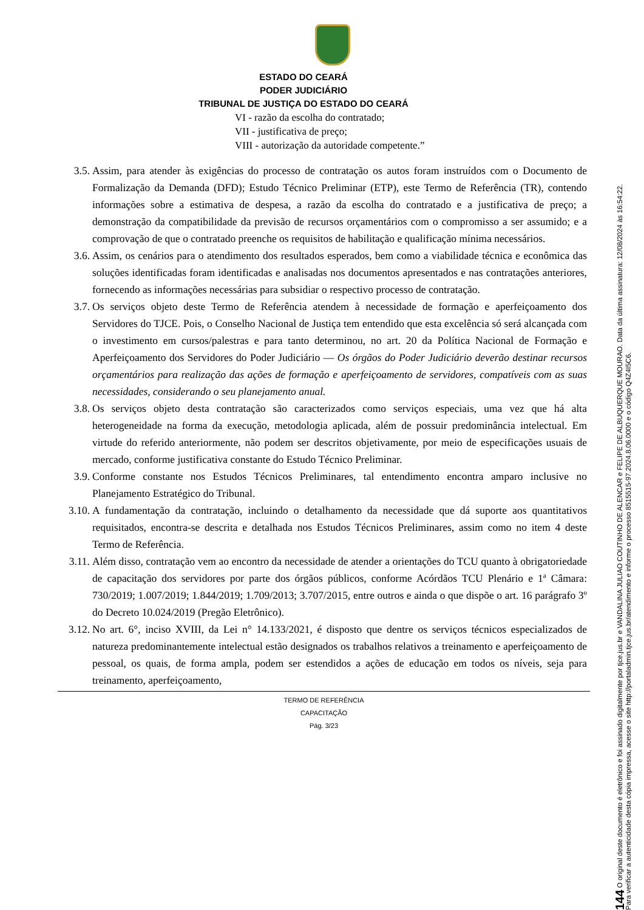ESTADO DO CEARÁ
PODER JUDICIÁRIO
TRIBUNAL DE JUSTIÇA DO ESTADO DO CEARÁ
VI - razão da escolha do contratado;
VII - justificativa de preço;
VIII - autorização da autoridade competente.”
3.5. Assim, para atender às exigências do processo de contratação os autos foram instruídos com o Documento de Formalização da Demanda (DFD); Estudo Técnico Preliminar (ETP), este Termo de Referência (TR), contendo informações sobre a estimativa de despesa, a razão da escolha do contratado e a justificativa de preço; a demonstração da compatibilidade da previsão de recursos orçamentários com o compromisso a ser assumido; e a comprovação de que o contratado preenche os requisitos de habilitação e qualificação mínima necessários.
3.6. Assim, os cenários para o atendimento dos resultados esperados, bem como a viabilidade técnica e econômica das soluções identificadas foram identificadas e analisadas nos documentos apresentados e nas contratações anteriores, fornecendo as informações necessárias para subsidiar o respectivo processo de contratação.
3.7. Os serviços objeto deste Termo de Referência atendem à necessidade de formação e aperfeiçoamento dos Servidores do TJCE. Pois, o Conselho Nacional de Justiça tem entendido que esta excelência só será alcançada com o investimento em cursos/palestras e para tanto determinou, no art. 20 da Política Nacional de Formação e Aperfeiçoamento dos Servidores do Poder Judiciário — Os órgãos do Poder Judiciário deverão destinar recursos orçamentários para realização das ações de formação e aperfeiçoamento de servidores, compatíveis com as suas necessidades, considerando o seu planejamento anual.
3.8. Os serviços objeto desta contratação são caracterizados como serviços especiais, uma vez que há alta heterogeneidade na forma da execução, metodologia aplicada, além de possuir predominância intelectual. Em virtude do referido anteriormente, não podem ser descritos objetivamente, por meio de especificações usuais de mercado, conforme justificativa constante do Estudo Técnico Preliminar.
3.9. Conforme constante nos Estudos Técnicos Preliminares, tal entendimento encontra amparo inclusive no Planejamento Estratégico do Tribunal.
3.10. A fundamentação da contratação, incluindo o detalhamento da necessidade que dá suporte aos quantitativos requisitados, encontra-se descrita e detalhada nos Estudos Técnicos Preliminares, assim como no item 4 deste Termo de Referência.
3.11. Além disso, contratação vem ao encontro da necessidade de atender a orientações do TCU quanto à obrigatoriedade de capacitação dos servidores por parte dos órgãos públicos, conforme Acórdãos TCU Plenário e 1ª Câmara: 730/2019; 1.007/2019; 1.844/2019; 1.709/2013; 3.707/2015, entre outros e ainda o que dispõe o art. 16 parágrafo 3º do Decreto 10.024/2019 (Pregão Eletrônico).
3.12. No art. 6°, inciso XVIII, da Lei n° 14.133/2021, é disposto que dentre os serviços técnicos especializados de natureza predominantemente intelectual estão designados os trabalhos relativos a treinamento e aperfeiçoamento de pessoal, os quais, de forma ampla, podem ser estendidos a ações de educação em todos os níveis, seja para treinamento, aperfeiçoamento,
TERMO DE REFERÊNCIA
CAPACITAÇÃO
Pág. 3/23
144 O original deste documento é eletrônico e foi assinado digitalmente por tjce.jus.br e VANDALINA JULIAO COUTINHO DE ALENCAR e FELIPE DE ALBUQUERQUE MOURAO. Data da última assinatura: 12/08/2024 às 16:54:22.
Para verificar a autenticidade desta cópia impressa, acesse o site http://portaladmin.tjce.jus.br/atendimento e informe o processo 8515515-97.2024.8.06.0000 e o código Q4Z4I5C6.